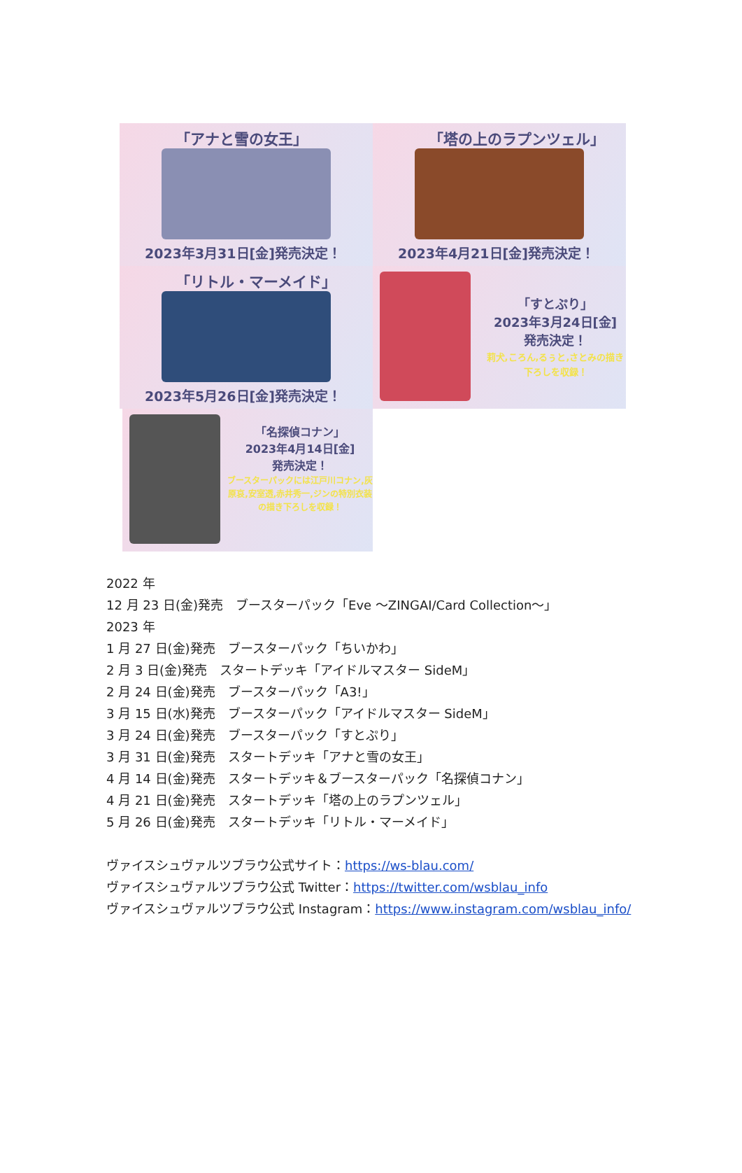「アナと雪の女王」
2023年3月31日[金]発売決定！
「塔の上のラプンツェル」
2023年4月21日[金]発売決定！
「リトル・マーメイド」
2023年5月26日[金]発売決定！
「すとぷり」
2023年3月24日[金]
発売決定！
莉犬,ころん,るぅと,さとみの描き下ろしを収録！
「名探偵コナン」
2023年4月14日[金]
発売決定！
ブースターパックには江戸川コナン,灰原哀,安室透,赤井秀一,ジンの特別衣装の描き下ろしを収録！
2022 年
12 月 23 日(金)発売　ブースターパック「Eve ～ZINGAI/Card Collection～」
2023 年
1 月 27 日(金)発売　ブースターパック「ちいかわ」
2 月 3 日(金)発売　スタートデッキ「アイドルマスター SideM」
2 月 24 日(金)発売　ブースターパック「A3!」
3 月 15 日(水)発売　ブースターパック「アイドルマスター SideM」
3 月 24 日(金)発売　ブースターパック「すとぷり」
3 月 31 日(金)発売　スタートデッキ「アナと雪の女王」
4 月 14 日(金)発売　スタートデッキ＆ブースターパック「名探偵コナン」
4 月 21 日(金)発売　スタートデッキ「塔の上のラプンツェル」
5 月 26 日(金)発売　スタートデッキ「リトル・マーメイド」
ヴァイスシュヴァルツブラウ公式サイト：https://ws-blau.com/
ヴァイスシュヴァルツブラウ公式 Twitter：https://twitter.com/wsblau_info
ヴァイスシュヴァルツブラウ公式 Instagram：https://www.instagram.com/wsblau_info/